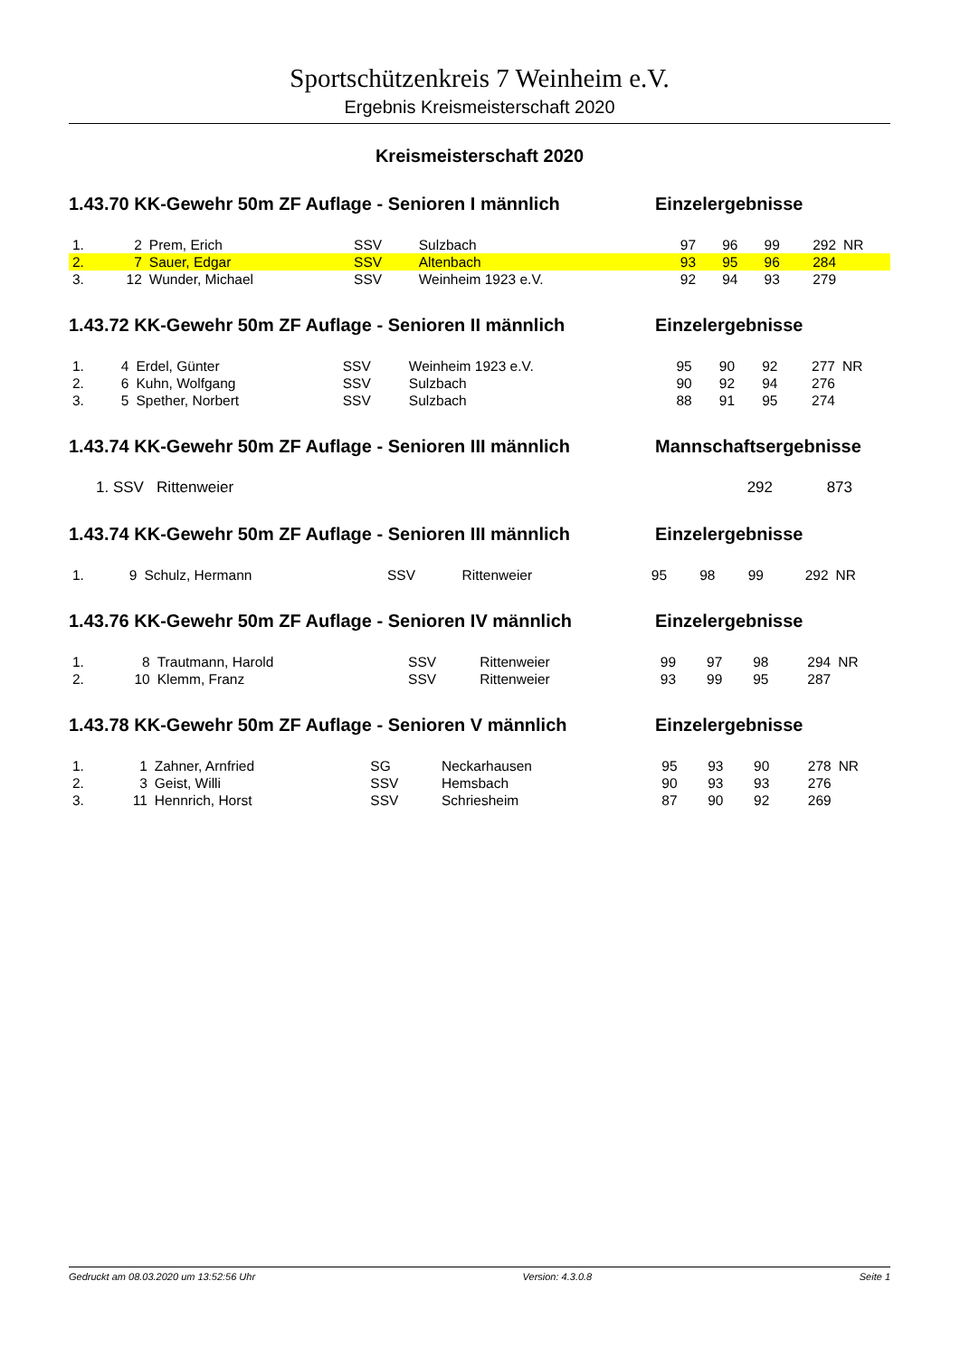Sportschützenkreis 7 Weinheim e.V.
Ergebnis Kreismeisterschaft 2020
Kreismeisterschaft 2020
1.43.70 KK-Gewehr 50m ZF Auflage - Senioren I männlich Einzelergebnisse
| 1. | 2 | Prem, Erich | SSV | Sulzbach | 97 | 96 | 99 | 292 | NR |
| 2. | 7 | Sauer, Edgar | SSV | Altenbach | 93 | 95 | 96 | 284 | |
| 3. | 12 | Wunder, Michael | SSV | Weinheim 1923 e.V. | 92 | 94 | 93 | 279 | |
1.43.72 KK-Gewehr 50m ZF Auflage - Senioren II männlich Einzelergebnisse
| 1. | 4 | Erdel, Günter | SSV | Weinheim 1923 e.V. | 95 | 90 | 92 | 277 | NR |
| 2. | 6 | Kuhn, Wolfgang | SSV | Sulzbach | 90 | 92 | 94 | 276 | |
| 3. | 5 | Spether, Norbert | SSV | Sulzbach | 88 | 91 | 95 | 274 | |
1.43.74 KK-Gewehr 50m ZF Auflage - Senioren III männlich Mannschaftsergebnisse
| 1. SSV Rittenweier | 292 | 873 | |
1.43.74 KK-Gewehr 50m ZF Auflage - Senioren III männlich Einzelergebnisse
| 1. | 9 | Schulz, Hermann | SSV | Rittenweier | 95 | 98 | 99 | 292 | NR |
1.43.76 KK-Gewehr 50m ZF Auflage - Senioren IV männlich Einzelergebnisse
| 1. | 8 | Trautmann, Harold | SSV | Rittenweier | 99 | 97 | 98 | 294 | NR |
| 2. | 10 | Klemm, Franz | SSV | Rittenweier | 93 | 99 | 95 | 287 | |
1.43.78 KK-Gewehr 50m ZF Auflage - Senioren V männlich Einzelergebnisse
| 1. | 1 | Zahner, Arnfried | SG | Neckarhausen | 95 | 93 | 90 | 278 | NR |
| 2. | 3 | Geist, Willi | SSV | Hemsbach | 90 | 93 | 93 | 276 | |
| 3. | 11 | Hennrich, Horst | SSV | Schriesheim | 87 | 90 | 92 | 269 | |
Gedruckt am 08.03.2020 um 13:52:56 Uhr Version: 4.3.0.8 Seite 1